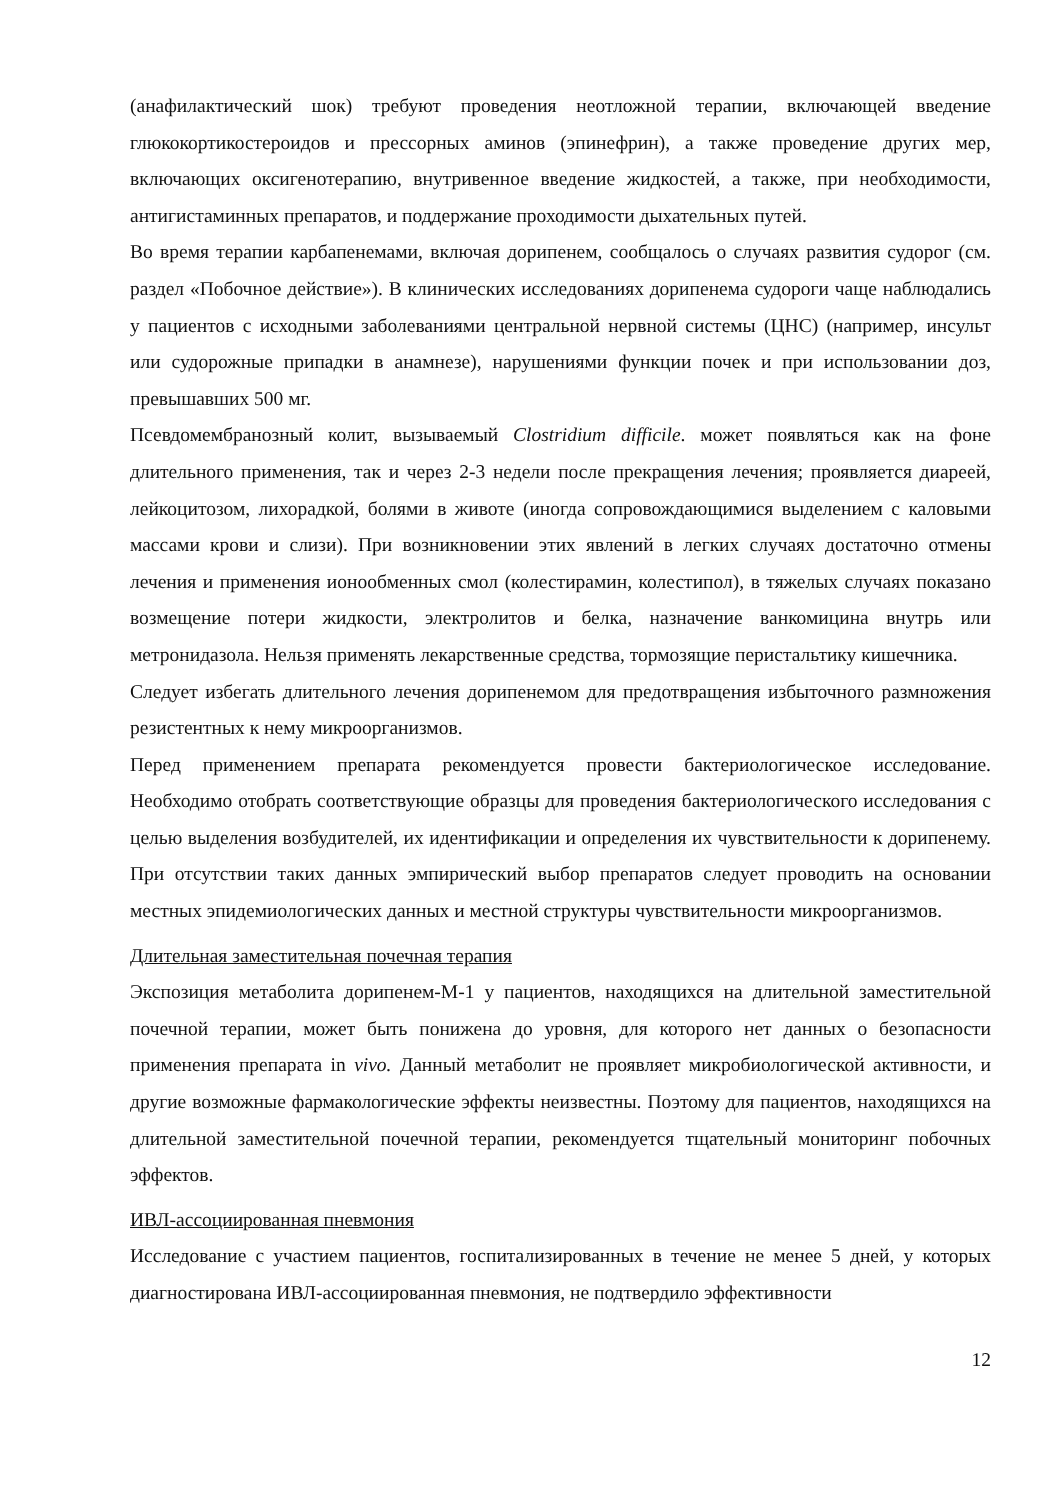(анафилактический шок) требуют проведения неотложной терапии, включающей введение глюкокортикостероидов и прессорных аминов (эпинефрин), а также проведение других мер, включающих оксигенотерапию, внутривенное введение жидкостей, а также, при необходимости, антигистаминных препаратов, и поддержание проходимости дыхательных путей.
Во время терапии карбапенемами, включая дорипенем, сообщалось о случаях развития судорог (см. раздел «Побочное действие»). В клинических исследованиях дорипенема судороги чаще наблюдались у пациентов с исходными заболеваниями центральной нервной системы (ЦНС) (например, инсульт или судорожные припадки в анамнезе), нарушениями функции почек и при использовании доз, превышавших 500 мг.
Псевдомембранозный колит, вызываемый Clostridium difficile. может появляться как на фоне длительного применения, так и через 2-3 недели после прекращения лечения; проявляется диареей, лейкоцитозом, лихорадкой, болями в животе (иногда сопровождающимися выделением с каловыми массами крови и слизи). При возникновении этих явлений в легких случаях достаточно отмены лечения и применения ионообменных смол (колестирамин, колестипол), в тяжелых случаях показано возмещение потери жидкости, электролитов и белка, назначение ванкомицина внутрь или метронидазола. Нельзя применять лекарственные средства, тормозящие перистальтику кишечника.
Следует избегать длительного лечения дорипенемом для предотвращения избыточного размножения резистентных к нему микроорганизмов.
Перед применением препарата рекомендуется провести бактериологическое исследование. Необходимо отобрать соответствующие образцы для проведения бактериологического исследования с целью выделения возбудителей, их идентификации и определения их чувствительности к дорипенему. При отсутствии таких данных эмпирический выбор препаратов следует проводить на основании местных эпидемиологических данных и местной структуры чувствительности микроорганизмов.
Длительная заместительная почечная терапия
Экспозиция метаболита дорипенем-М-1 у пациентов, находящихся на длительной заместительной почечной терапии, может быть понижена до уровня, для которого нет данных о безопасности применения препарата in vivo. Данный метаболит не проявляет микробиологической активности, и другие возможные фармакологические эффекты неизвестны. Поэтому для пациентов, находящихся на длительной заместительной почечной терапии, рекомендуется тщательный мониторинг побочных эффектов.
ИВЛ-ассоциированная пневмония
Исследование с участием пациентов, госпитализированных в течение не менее 5 дней, у которых диагностирована ИВЛ-ассоциированная пневмония, не подтвердило эффективности
12